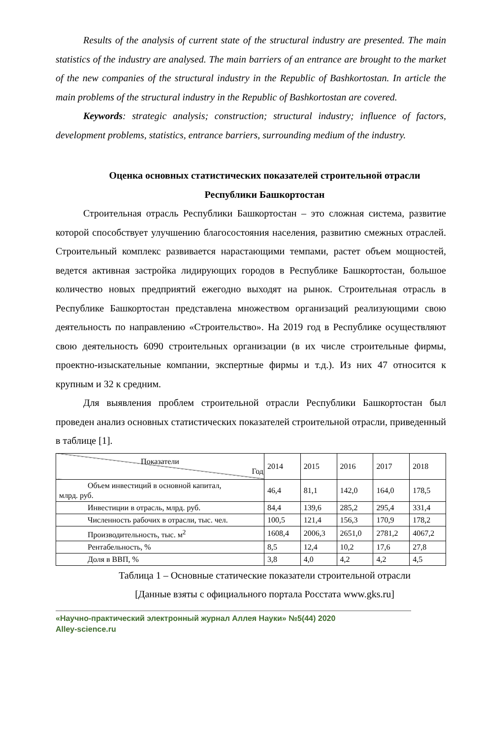Results of the analysis of current state of the structural industry are presented. The main statistics of the industry are analysed. The main barriers of an entrance are brought to the market of the new companies of the structural industry in the Republic of Bashkortostan. In article the main problems of the structural industry in the Republic of Bashkortostan are covered.
Keywords: strategic analysis; construction; structural industry; influence of factors, development problems, statistics, entrance barriers, surrounding medium of the industry.
Оценка основных статистических показателей строительной отрасли Республики Башкортостан
Строительная отрасль Республики Башкортостан – это сложная система, развитие которой способствует улучшению благосостояния населения, развитию смежных отраслей. Строительный комплекс развивается нарастающими темпами, растет объем мощностей, ведется активная застройка лидирующих городов в Республике Башкортостан, большое количество новых предприятий ежегодно выходят на рынок. Строительная отрасль в Республике Башкортостан представлена множеством организаций реализующими свою деятельность по направлению «Строительство». На 2019 год в Республике осуществляют свою деятельность 6090 строительных организации (в их числе строительные фирмы, проектно-изыскательные компании, экспертные фирмы и т.д.). Из них 47 относится к крупным и 32 к средним.
Для выявления проблем строительной отрасли Республики Башкортостан был проведен анализ основных статистических показателей строительной отрасли, приведенный в таблице [1].
| Показатели Год | 2014 | 2015 | 2016 | 2017 | 2018 |
| Объем инвестиций в основной капитал, млрд. руб. | 46,4 | 81,1 | 142,0 | 164,0 | 178,5 |
| Инвестиции в отрасль, млрд. руб. | 84,4 | 139,6 | 285,2 | 295,4 | 331,4 |
| Численность рабочих в отрасли, тыс. чел. | 100,5 | 121,4 | 156,3 | 170,9 | 178,2 |
| Производительность, тыс. м<sup>2</sup> | 1608,4 | 2006,3 | 2651,0 | 2781,2 | 4067,2 |
| Рентабельность, % | 8,5 | 12,4 | 10,2 | 17,6 | 27,8 |
| Доля в ВВП, % | 3,8 | 4,0 | 4,2 | 4,2 | 4,5 |
Таблица 1 – Основные статические показатели строительной отрасли
[Данные взяты с официального портала Росстата www.gks.ru]
«Научно-практический электронный журнал Аллея Науки» №5(44) 2020
Alley-science.ru